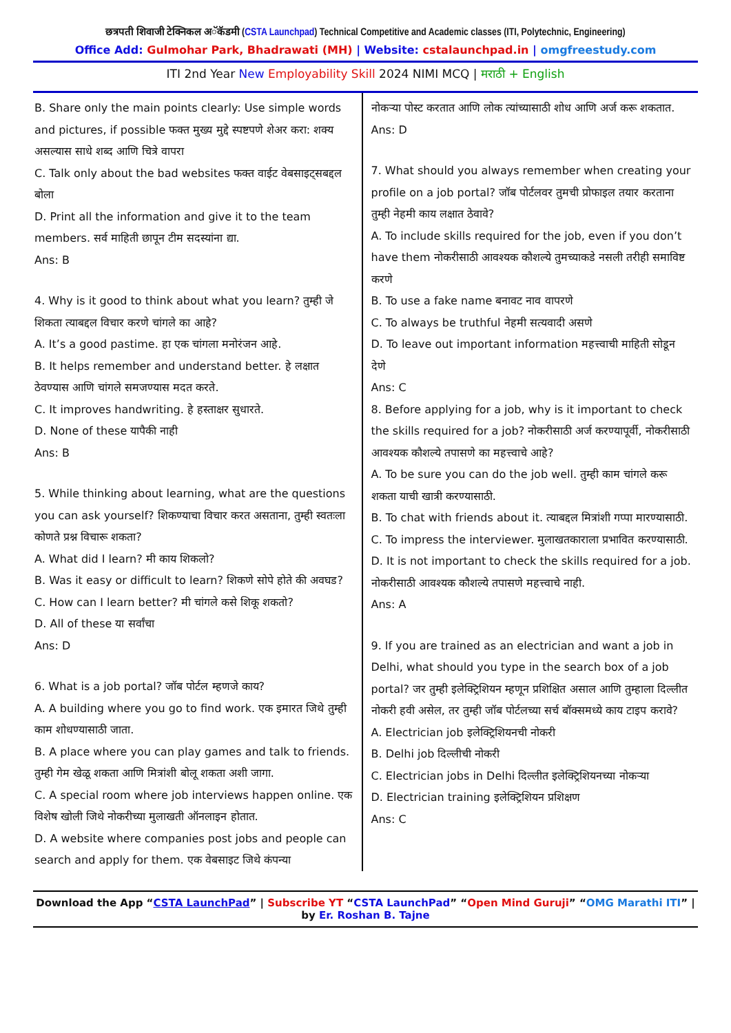छत्रपती शिवाजी टेक्निकल अॅकॅडमी (CSTA Launchpad) Technical Competitive and Academic classes (ITI, Polytechnic, Engineering)
Office Add: Gulmohar Park, Bhadrawati (MH) | Website: cstalaunchpad.in | omgfreestudy.com
ITI 2nd Year New Employability Skill 2024 NIMI MCQ | मराठी + English
B. Share only the main points clearly: Use simple words and pictures, if possible फक्त मुख्य मुद्दे स्पष्टपणे शेअर करा: शक्य असल्यास साधे शब्द आणि चित्रे वापरा
C. Talk only about the bad websites फक्त वाईट वेबसाइट्सबद्दल बोला
D. Print all the information and give it to the team members. सर्व माहिती छापून टीम सदस्यांना द्या.
Ans: B
4. Why is it good to think about what you learn? तुम्ही जे शिकता त्याबद्दल विचार करणे चांगले का आहे?
A. It’s a good pastime. हा एक चांगला मनोरंजन आहे.
B. It helps remember and understand better. हे लक्षात ठेवण्यास आणि चांगले समजण्यास मदत करते.
C. It improves handwriting. हे हस्ताक्षर सुधारते.
D. None of these यापैकी नाही
Ans: B
5. While thinking about learning, what are the questions you can ask yourself? शिकण्याचा विचार करत असताना, तुम्ही स्वतःला कोणते प्रश्न विचारू शकता?
A. What did I learn? मी काय शिकलो?
B. Was it easy or difficult to learn? शिकणे सोपे होते की अवघड?
C. How can I learn better? मी चांगले कसे शिकू शकतो?
D. All of these या सर्वांचा
Ans: D
6. What is a job portal? जॉब पोर्टल म्हणजे काय?
A. A building where you go to find work. एक इमारत जिथे तुम्ही काम शोधण्यासाठी जाता.
B. A place where you can play games and talk to friends. तुम्ही गेम खेळू शकता आणि मित्रांशी बोलू शकता अशी जागा.
C. A special room where job interviews happen online. एक विशेष खोली जिथे नोकरीच्या मुलाखती ऑनलाइन होतात.
D. A website where companies post jobs and people can search and apply for them. एक वेबसाइट जिथे कंपन्या
नोकऱ्या पोस्ट करतात आणि लोक त्यांच्यासाठी शोध आणि अर्ज करू शकतात.
Ans: D
7. What should you always remember when creating your profile on a job portal? जॉब पोर्टलवर तुमची प्रोफाइल तयार करताना तुम्ही नेहमी काय लक्षात ठेवावे?
A. To include skills required for the job, even if you don’t have them नोकरीसाठी आवश्यक कौशल्ये तुमच्याकडे नसली तरीही समाविष्ट करणे
B. To use a fake name बनावट नाव वापरणे
C. To always be truthful नेहमी सत्यवादी असणे
D. To leave out important information महत्त्वाची माहिती सोडून देणे
Ans: C
8. Before applying for a job, why is it important to check the skills required for a job? नोकरीसाठी अर्ज करण्यापूर्वी, नोकरीसाठी आवश्यक कौशल्ये तपासणे का महत्त्वाचे आहे?
A. To be sure you can do the job well. तुम्ही काम चांगले करू शकता याची खात्री करण्यासाठी.
B. To chat with friends about it. त्याबद्दल मित्रांशी गप्पा मारण्यासाठी.
C. To impress the interviewer. मुलाखतकाराला प्रभावित करण्यासाठी.
D. It is not important to check the skills required for a job. नोकरीसाठी आवश्यक कौशल्ये तपासणे महत्त्वाचे नाही.
Ans: A
9. If you are trained as an electrician and want a job in Delhi, what should you type in the search box of a job portal? जर तुम्ही इलेक्ट्रिशियन म्हणून प्रशिक्षित असाल आणि तुम्हाला दिल्लीत नोकरी हवी असेल, तर तुम्ही जॉब पोर्टलच्या सर्च बॉक्समध्ये काय टाइप करावे?
A. Electrician job इलेक्ट्रिशियनची नोकरी
B. Delhi job दिल्लीची नोकरी
C. Electrician jobs in Delhi दिल्लीत इलेक्ट्रिशियनच्या नोकऱ्या
D. Electrician training इलेक्ट्रिशियन प्रशिक्षण
Ans: C
Download the App “CSTA LaunchPad” | Subscribe YT “CSTA LaunchPad” “Open Mind Guruji” “OMG Marathi ITI” | by Er. Roshan B. Tajne